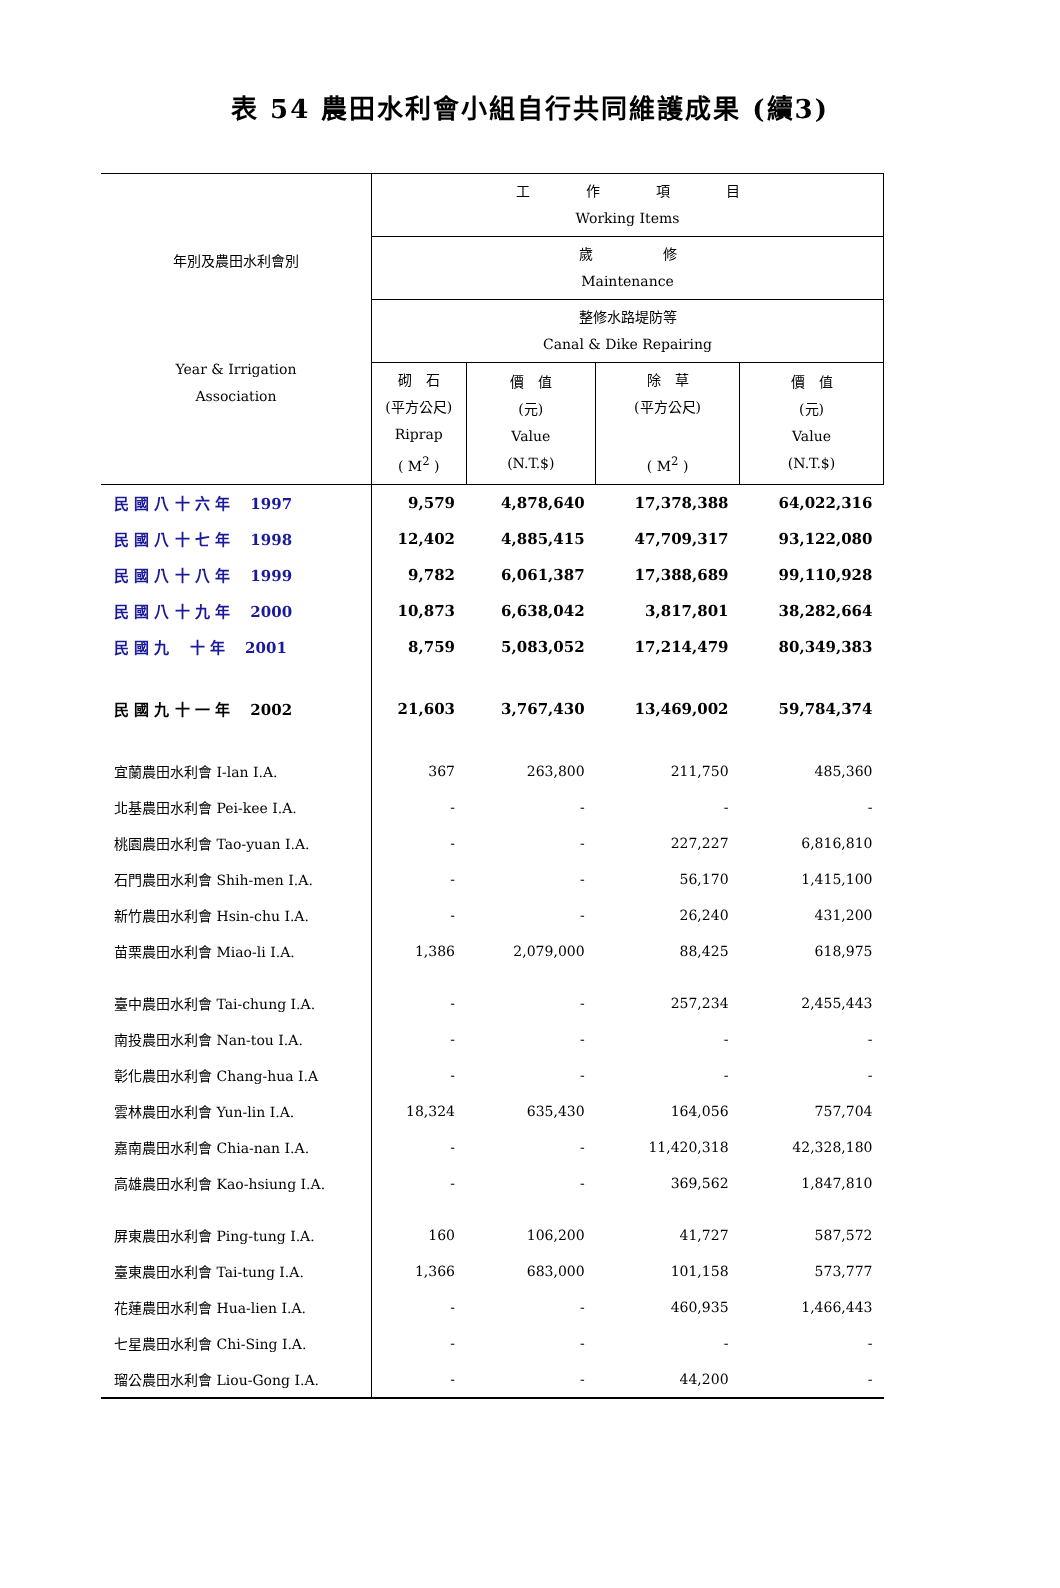表 54 農田水利會小組自行共同維護成果 (續3)
| 年別及農田水利會別 Year & Irrigation Association | 工 作 項 目 Working Items | | | |
| --- | --- | --- | --- | --- |
| | 歲 修 Maintenance | | | |
| | 整修水路堤防等 Canal & Dike Repairing | | | |
| | 砌 石 (平方公尺) Riprap ( M<sup>2</sup> ) | 價 值 (元) Value (N.T.$) | 除 草 (平方公尺) ( M<sup>2</sup> ) | 價 值 (元) Value (N.T.$) |
| 民 國 八 十 六 年 1997 | 9,579 | 4,878,640 | 17,378,388 | 64,022,316 |
| 民 國 八 十 七 年 1998 | 12,402 | 4,885,415 | 47,709,317 | 93,122,080 |
| 民 國 八 十 八 年 1999 | 9,782 | 6,061,387 | 17,388,689 | 99,110,928 |
| 民 國 八 十 九 年 2000 | 10,873 | 6,638,042 | 3,817,801 | 38,282,664 |
| 民 國 九 十 年 2001 | 8,759 | 5,083,052 | 17,214,479 | 80,349,383 |
| 民 國 九 十 一 年 2002 | 21,603 | 3,767,430 | 13,469,002 | 59,784,374 |
| 宜蘭農田水利會 I-lan I.A. | 367 | 263,800 | 211,750 | 485,360 |
| 北基農田水利會 Pei-kee I.A. | - | - | - | - |
| 桃園農田水利會 Tao-yuan I.A. | - | - | 227,227 | 6,816,810 |
| 石門農田水利會 Shih-men I.A. | - | - | 56,170 | 1,415,100 |
| 新竹農田水利會 Hsin-chu I.A. | - | - | 26,240 | 431,200 |
| 苗栗農田水利會 Miao-li I.A. | 1,386 | 2,079,000 | 88,425 | 618,975 |
| 臺中農田水利會 Tai-chung I.A. | - | - | 257,234 | 2,455,443 |
| 南投農田水利會 Nan-tou I.A. | - | - | - | - |
| 彰化農田水利會 Chang-hua I.A | - | - | - | - |
| 雲林農田水利會 Yun-lin I.A. | 18,324 | 635,430 | 164,056 | 757,704 |
| 嘉南農田水利會 Chia-nan I.A. | - | - | 11,420,318 | 42,328,180 |
| 高雄農田水利會 Kao-hsiung I.A. | - | - | 369,562 | 1,847,810 |
| 屏東農田水利會 Ping-tung I.A. | 160 | 106,200 | 41,727 | 587,572 |
| 臺東農田水利會 Tai-tung I.A. | 1,366 | 683,000 | 101,158 | 573,777 |
| 花蓮農田水利會 Hua-lien I.A. | - | - | 460,935 | 1,466,443 |
| 七星農田水利會 Chi-Sing I.A. | - | - | - | - |
| 瑠公農田水利會 Liou-Gong I.A. | - | - | 44,200 | - |